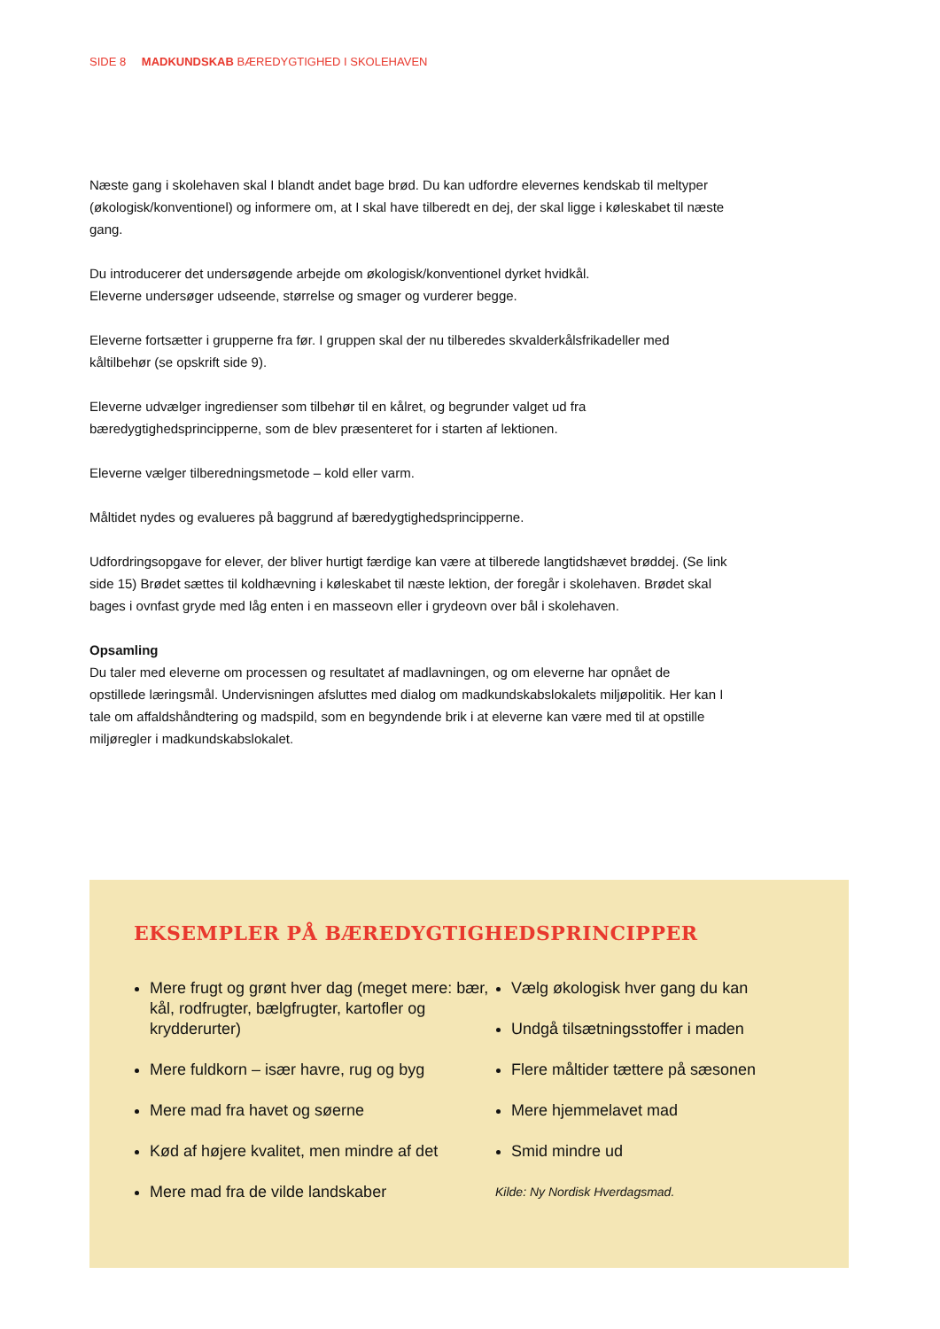SIDE 8 MADKUNDSKAB BÆREDYGTIGHED I SKOLEHAVEN
Næste gang i skolehaven skal I blandt andet bage brød. Du kan udfordre elevernes kendskab til meltyper (økologisk/konventionel) og informere om, at I skal have tilberedt en dej, der skal ligge i køleskabet til næste gang.
Du introducerer det undersøgende arbejde om økologisk/konventionel dyrket hvidkål.
Eleverne undersøger udseende, størrelse og smager og vurderer begge.
Eleverne fortsætter i grupperne fra før. I gruppen skal der nu tilberedes skvalderkålsfrikadeller med kåltilbehør (se opskrift side 9).
Eleverne udvælger ingredienser som tilbehør til en kålret, og begrunder valget ud fra bæredygtighedsprincipperne, som de blev præsenteret for i starten af lektionen.
Eleverne vælger tilberedningsmetode – kold eller varm.
Måltidet nydes og evalueres på baggrund af bæredygtighedsprincipperne.
Udfordringsopgave for elever, der bliver hurtigt færdige kan være at tilberede langtidshævet brøddej. (Se link side 15) Brødet sættes til koldhævning i køleskabet til næste lektion, der foregår i skolehaven. Brødet skal bages i ovnfast gryde med låg enten i en masseovn eller i grydeovn over bål i skolehaven.
Opsamling
Du taler med eleverne om processen og resultatet af madlavningen, og om eleverne har opnået de opstillede læringsmål. Undervisningen afsluttes med dialog om madkundskabslokalets miljøpolitik. Her kan I tale om affaldshåndtering og madspild, som en begyndende brik i at eleverne kan være med til at opstille miljøregler i madkundskabslokalet.
EKSEMPLER PÅ BÆREDYGTIGHEDSPRINCIPPER
Mere frugt og grønt hver dag (meget mere: bær, kål, rodfrugter, bælgfrugter, kartofler og krydderurter)
Mere fuldkorn – især havre, rug og byg
Mere mad fra havet og søerne
Kød af højere kvalitet, men mindre af det
Mere mad fra de vilde landskaber
Vælg økologisk hver gang du kan
Undgå tilsætningsstoffer i maden
Flere måltider tættere på sæsonen
Mere hjemmelavet mad
Smid mindre ud
Kilde: Ny Nordisk Hverdagsmad.